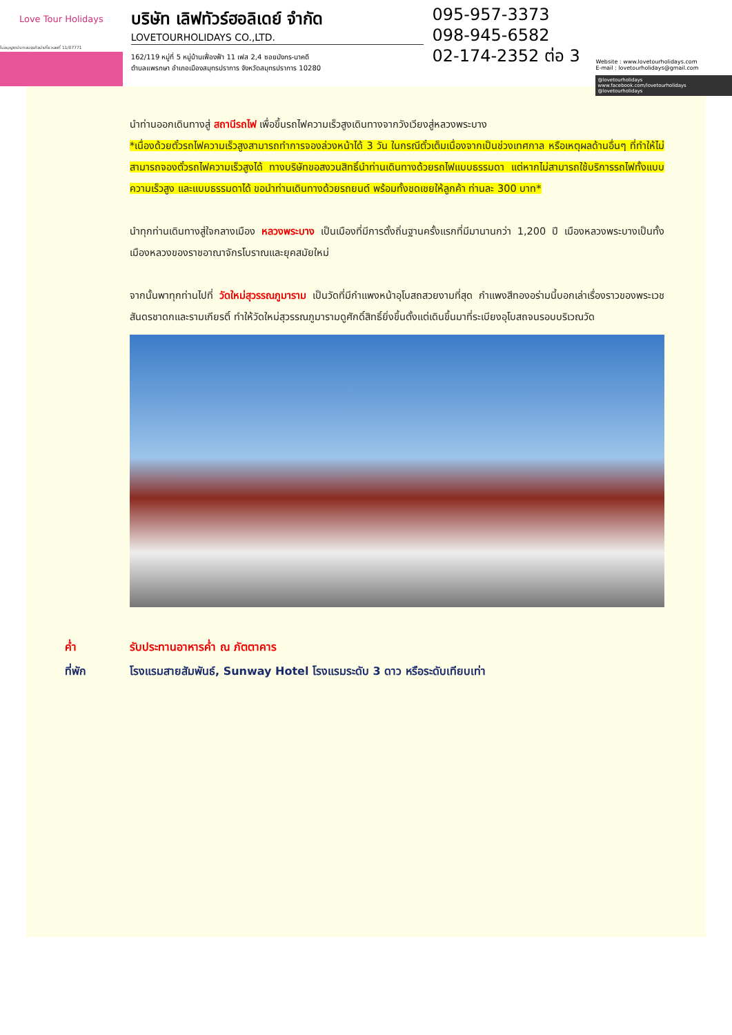Love Tour Holidays
ใบอนุญาตประกอบธุรกิจนำเที่ยวเลขที่ 11/07771
บริษัท เลิฟทัวร์ฮอลิเดย์ จำกัด
LOVETOURHOLIDAYS CO.,LTD.
162/119 หมู่ที่ 5 หมู่บ้านเฟื่องฟ้า 11 เฟส 2,4 ซอยมังกร-นาคดี
ตำบลแพรกษา อำเภอเมืองสมุทรปราการ จังหวัดสมุทรปราการ 10280
095-957-3373
098-945-6582
02-174-2352 ต่อ 3
Website : www.lovetourholidays.com
E-mail : lovetourholidays@gmail.com
@lovetourholidays www.facebook.com/lovetourholidays @lovetourholidays
นำท่านออกเดินทางสู่ สถานีรถไฟ เพื่อขึ้นรถไฟความเร็วสูงเดินทางจากวังเวียงสู่หลวงพระบาง
*เนื่องด้วยตั๋วรถไฟความเร็วสูงสามารถทำการจองล่วงหน้าได้ 3 วัน ในกรณีตั๋วเต็มเนื่องจากเป็นช่วงเทศกาล หรือเหตุผลด้านอื่นๆ ที่ทำให้ไม่สามารถจองตั๋วรถไฟความเร็วสูงได้ ทางบริษัทขอสงวนสิทธิ์นำท่านเดินทางด้วยรถไฟแบบธรรมดา แต่หากไม่สามารถใช้บริการรถไฟทั้งแบบความเร็วสูง และแบบธรรมดาได้ ขอนำท่านเดินทางด้วยรถยนต์ พร้อมทั้งชดเชยให้ลูกค้า ท่านละ 300 บาท*
นำทุกท่านเดินทางสู่ใจกลางเมือง หลวงพระบาง เป็นเมืองที่มีการตั้งถิ่นฐานครั้งแรกที่มีมานานกว่า 1,200 ปี เมืองหลวงพระบางเป็นทั้งเมืองหลวงของราชอาณาจักรโบราณและยุคสมัยใหม่
จากนั้นพาทุกท่านไปที่ วัดใหม่สุวรรณภูมาราม เป็นวัดที่มีกำแพงหน้าอุโบสถสวยงามที่สุด กำแพงสีทองอร่ามนี้บอกเล่าเรื่องราวของพระเวชสันดรชาดกและรามเกียรติ์ ทำให้วัดใหม่สุวรรณภูมารามดูศักดิ์สิทธิ์ยิ่งขึ้นตั้งแต่เดินขึ้นมาที่ระเบียงอุโบสถจนรอบบริเวณวัด
ค่ำ รับประทานอาหารค่ำ ณ ภัตตาคาร
ที่พัก โรงแรมสายสัมพันธ์, Sunway Hotel โรงแรมระดับ 3 ดาว หรือระดับเทียบเท่า